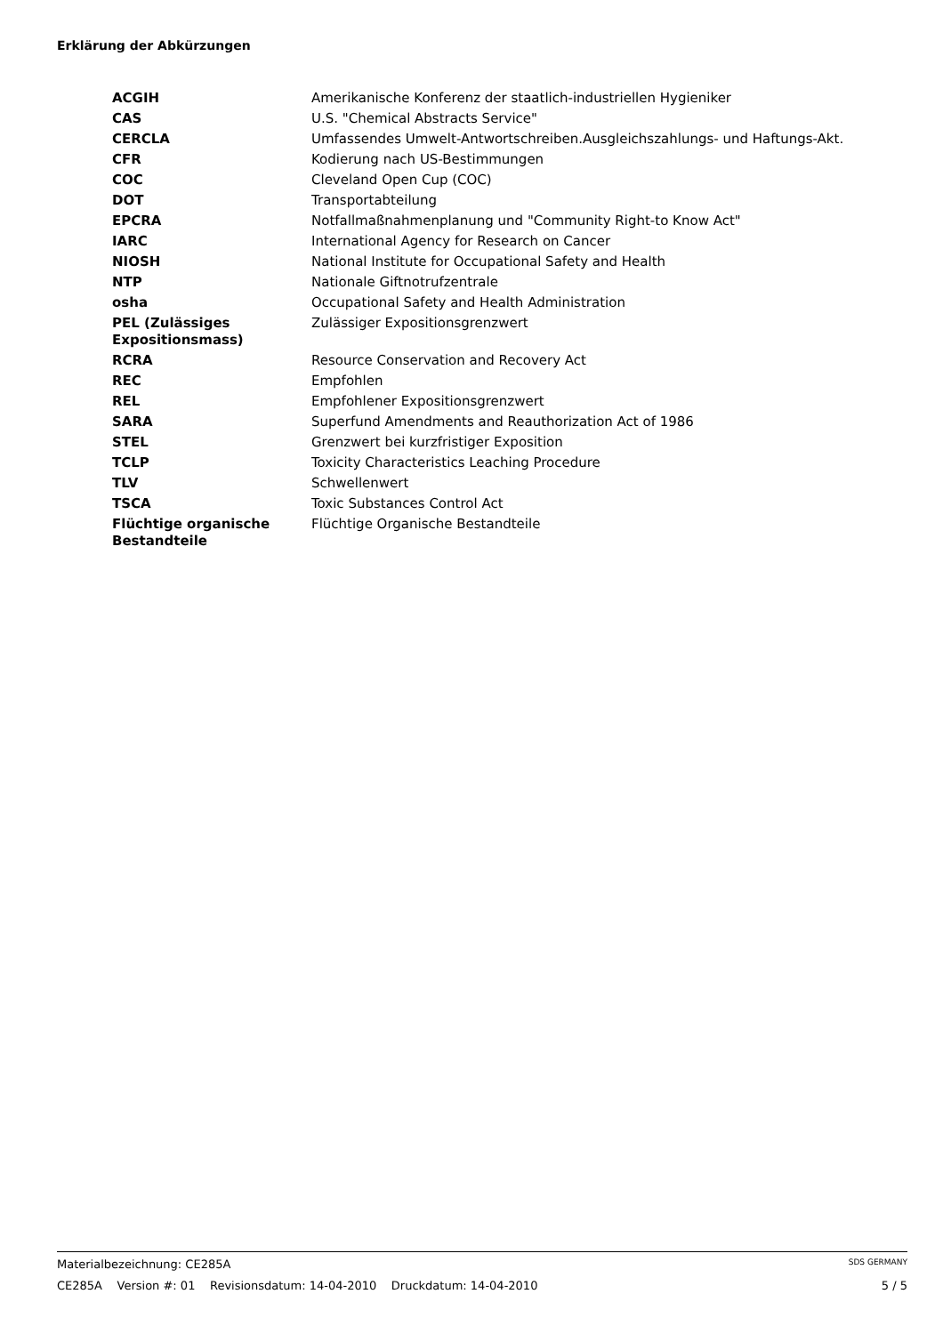Erklärung der Abkürzungen
| ACGIH | Amerikanische Konferenz der staatlich-industriellen Hygieniker |
| CAS | U.S. "Chemical Abstracts Service" |
| CERCLA | Umfassendes Umwelt-Antwortschreiben.Ausgleichszahlungs- und Haftungs-Akt. |
| CFR | Kodierung nach US-Bestimmungen |
| COC | Cleveland Open Cup (COC) |
| DOT | Transportabteilung |
| EPCRA | Notfallmaßnahmenplanung und "Community Right-to Know Act" |
| IARC | International Agency for Research on Cancer |
| NIOSH | National Institute for Occupational Safety and Health |
| NTP | Nationale Giftnotrufzentrale |
| osha | Occupational Safety and Health Administration |
| PEL (Zulässiges Expositionsmass) | Zulässiger Expositionsgrenzwert |
| RCRA | Resource Conservation and Recovery Act |
| REC | Empfohlen |
| REL | Empfohlener Expositionsgrenzwert |
| SARA | Superfund Amendments and Reauthorization Act of 1986 |
| STEL | Grenzwert bei kurzfristiger Exposition |
| TCLP | Toxicity Characteristics Leaching Procedure |
| TLV | Schwellenwert |
| TSCA | Toxic Substances Control Act |
| Flüchtige organische Bestandteile | Flüchtige Organische Bestandteile |
Materialbezeichnung: CE285A SDS GERMANY
CE285A Version #: 01 Revisionsdatum: 14-04-2010 Druckdatum: 14-04-2010 5 / 5